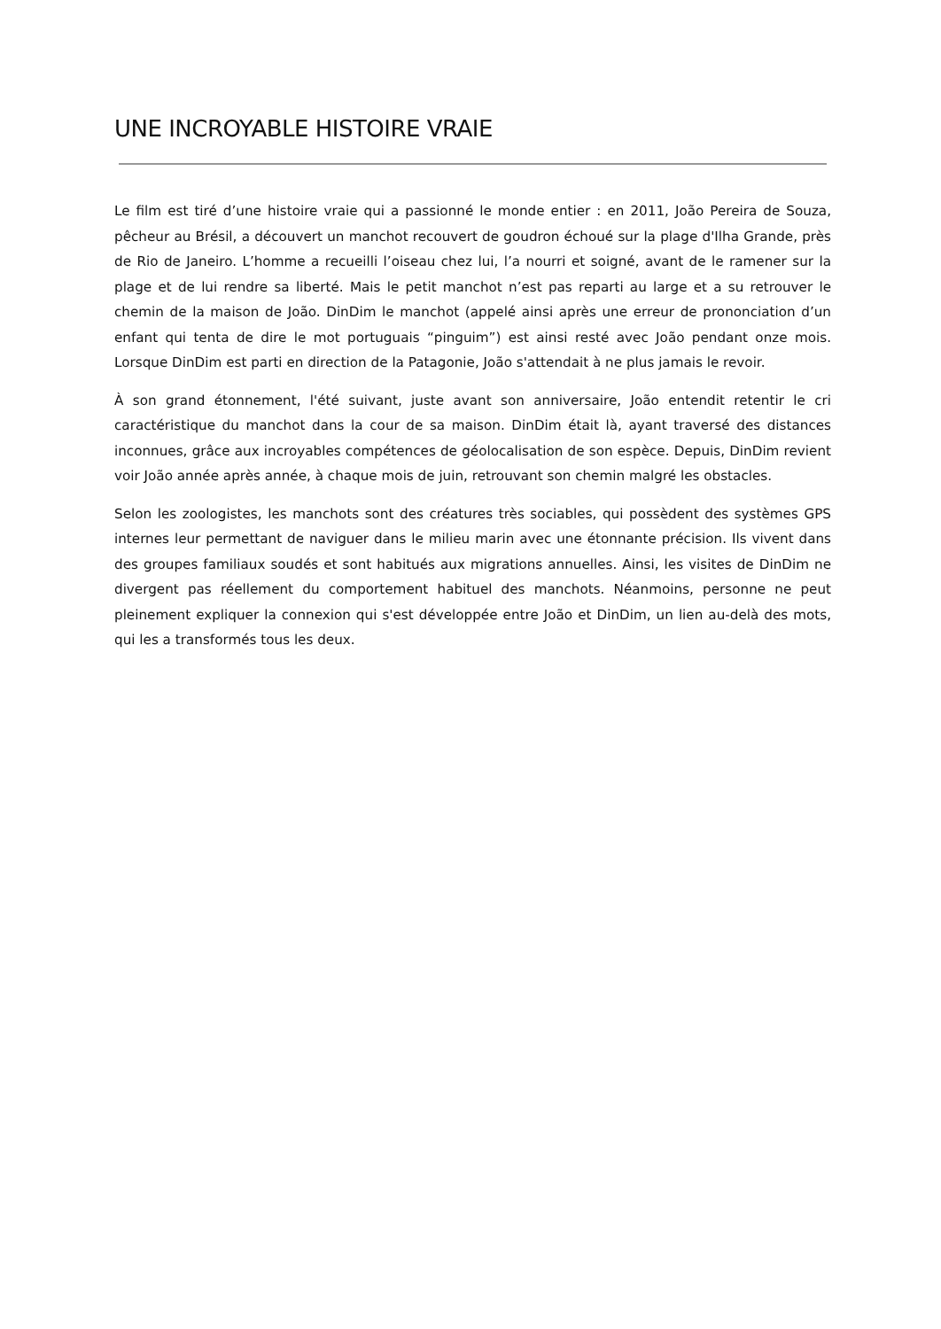UNE INCROYABLE HISTOIRE VRAIE
Le film est tiré d’une histoire vraie qui a passionné le monde entier : en 2011, João Pereira de Souza, pêcheur au Brésil, a découvert un manchot recouvert de goudron échoué sur la plage d'Ilha Grande, près de Rio de Janeiro. L’homme a recueilli l’oiseau chez lui, l’a nourri et soigné, avant de le ramener sur la plage et de lui rendre sa liberté. Mais le petit manchot n’est pas reparti au large et a su retrouver le chemin de la maison de João. DinDim le manchot (appelé ainsi après une erreur de prononciation d’un enfant qui tenta de dire le mot portuguais “pinguim”) est ainsi resté avec João pendant onze mois. Lorsque DinDim est parti en direction de la Patagonie, João s'attendait à ne plus jamais le revoir.
À son grand étonnement, l'été suivant, juste avant son anniversaire, João entendit retentir le cri caractéristique du manchot dans la cour de sa maison. DinDim était là, ayant traversé des distances inconnues, grâce aux incroyables compétences de géolocalisation de son espèce. Depuis, DinDim revient voir João année après année, à chaque mois de juin, retrouvant son chemin malgré les obstacles.
Selon les zoologistes, les manchots sont des créatures très sociables, qui possèdent des systèmes GPS internes leur permettant de naviguer dans le milieu marin avec une étonnante précision. Ils vivent dans des groupes familiaux soudés et sont habitués aux migrations annuelles. Ainsi, les visites de DinDim ne divergent pas réellement du comportement habituel des manchots. Néanmoins, personne ne peut pleinement expliquer la connexion qui s'est développée entre João et DinDim, un lien au-delà des mots, qui les a transformés tous les deux.